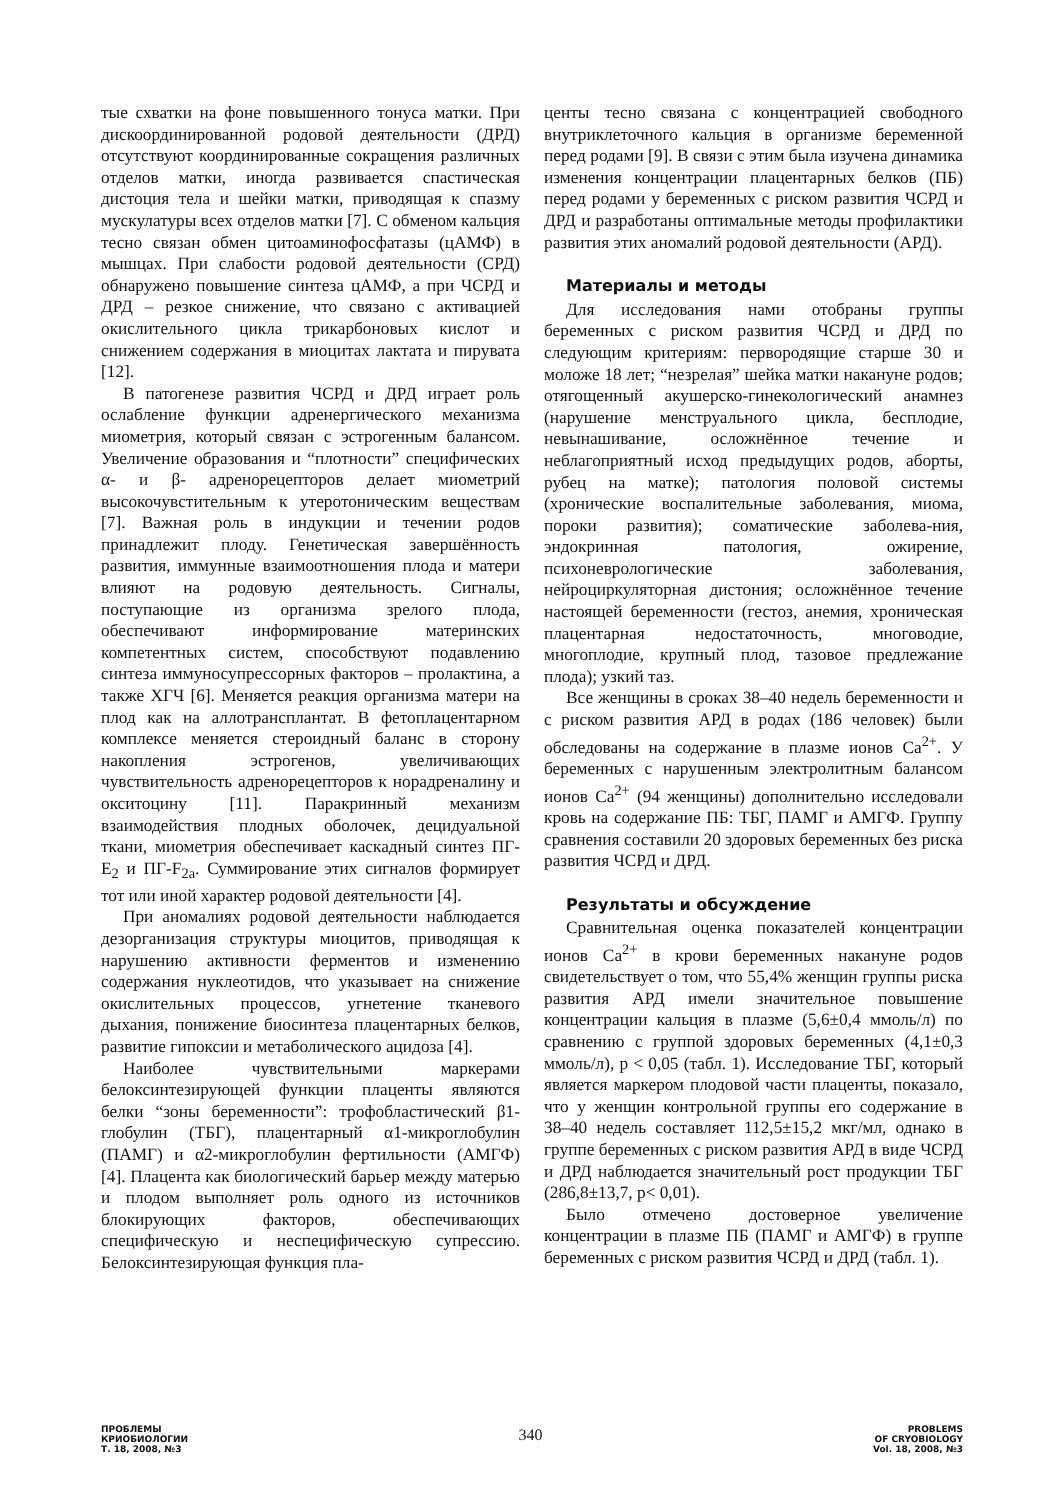тые схватки на фоне повышенного тонуса матки. При дискоординированной родовой деятельности (ДРД) отсутствуют координированные сокращения различных отделов матки, иногда развивается спастическая дистоция тела и шейки матки, приводящая к спазму мускулатуры всех отделов матки [7]. С обменом кальция тесно связан обмен цитоаминофосфатазы (цАМФ) в мышцах. При слабости родовой деятельности (СРД) обнаружено повышение синтеза цАМФ, а при ЧСРД и ДРД – резкое снижение, что связано с активацией окислительного цикла трикарбоновых кислот и снижением содержания в миоцитах лактата и пирувата [12].
В патогенезе развития ЧСРД и ДРД играет роль ослабление функции адренергического механизма миометрия, который связан с эстрогенным балансом. Увеличение образования и “плотности” специфических α- и β- адренорецепторов делает миометрий высокочувстительным к утеротоническим веществам [7]. Важная роль в индукции и течении родов принадлежит плоду. Генетическая завершённость развития, иммунные взаимоотношения плода и матери влияют на родовую деятельность. Сигналы, поступающие из организма зрелого плода, обеспечивают информирование материнских компетентных систем, способствуют подавлению синтеза иммуносупрессорных факторов – пролактина, а также ХГЧ [6]. Меняется реакция организма матери на плод как на аллотрансплантат. В фетоплацентарном комплексе меняется стероидный баланс в сторону накопления эстрогенов, увеличивающих чувствительность адренорецепторов к норадреналину и окситоцину [11]. Паракринный механизм взаимодействия плодных оболочек, децидуальной ткани, миометрия обеспечивает каскадный синтез ПГ-Е<sub>2</sub> и ПГ-F<sub>2a</sub>. Суммирование этих сигналов формирует тот или иной характер родовой деятельности [4].
При аномалиях родовой деятельности наблюдается дезорганизация структуры миоцитов, приводящая к нарушению активности ферментов и изменению содержания нуклеотидов, что указывает на снижение окислительных процессов, угнетение тканевого дыхания, понижение биосинтеза плацентарных белков, развитие гипоксии и метаболического ацидоза [4].
Наиболее чувствительными маркерами белоксинтезирующей функции плаценты являются белки “зоны беременности”: трофобластический β1-глобулин (ТБГ), плацентарный α1-микроглобулин (ПАМГ) и α2-микроглобулин фертильности (АМГФ) [4]. Плацента как биологический барьер между матерью и плодом выполняет роль одного из источников блокирующих факторов, обеспечивающих специфическую и неспецифическую супрессию. Белоксинтезирующая функция пла-
центы тесно связана с концентрацией свободного внутриклеточного кальция в организме беременной перед родами [9]. В связи с этим была изучена динамика изменения концентрации плацентарных белков (ПБ) перед родами у беременных с риском развития ЧСРД и ДРД и разработаны оптимальные методы профилактики развития этих аномалий родовой деятельности (АРД).
Материалы и методы
Для исследования нами отобраны группы беременных с риском развития ЧСРД и ДРД по следующим критериям: первородящие старше 30 и моложе 18 лет; “незрелая” шейка матки накануне родов; отягощенный акушерско-гинекологический анамнез (нарушение менструального цикла, бесплодие, невынашивание, осложнённое течение и неблагоприятный исход предыдущих родов, аборты, рубец на матке); патология половой системы (хронические воспалительные заболевания, миома, пороки развития); соматические заболева-ния, эндокринная патология, ожирение, психоневрологические заболевания, нейроциркуляторная дистония; осложнённое течение настоящей беременности (гестоз, анемия, хроническая плацентарная недостаточность, многоводие, многоплодие, крупный плод, тазовое предлежание плода); узкий таз.
Все женщины в сроках 38–40 недель беременности и с риском развития АРД в родах (186 человек) были обследованы на содержание в плазме ионов Са<sup>2+</sup>. У беременных с нарушенным электролитным балансом ионов Са<sup>2+</sup> (94 женщины) дополнительно исследовали кровь на содержание ПБ: ТБГ, ПАМГ и АМГФ. Группу сравнения составили 20 здоровых беременных без риска развития ЧСРД и ДРД.
Результаты и обсуждение
Сравнительная оценка показателей концентрации ионов Са<sup>2+</sup> в крови беременных накануне родов свидетельствует о том, что 55,4% женщин группы риска развития АРД имели значительное повышение концентрации кальция в плазме (5,6±0,4 ммоль/л) по сравнению с группой здоровых беременных (4,1±0,3 ммоль/л), р < 0,05 (табл. 1). Исследование ТБГ, который является маркером плодовой части плаценты, показало, что у женщин контрольной группы его содержание в 38–40 недель составляет 112,5±15,2 мкг/мл, однако в группе беременных с риском развития АРД в виде ЧСРД и ДРД наблюдается значительный рост продукции ТБГ (286,8±13,7, р< 0,01).
Было отмечено достоверное увеличение концентрации в плазме ПБ (ПАМГ и АМГФ) в группе беременных с риском развития ЧСРД и ДРД (табл. 1).
ПРОБЛЕМЫ
КРИОБИОЛОГИИ
Т. 18, 2008, №3
340
PROBLEMS
OF CRYOBIOLOGY
Vol. 18, 2008, №3